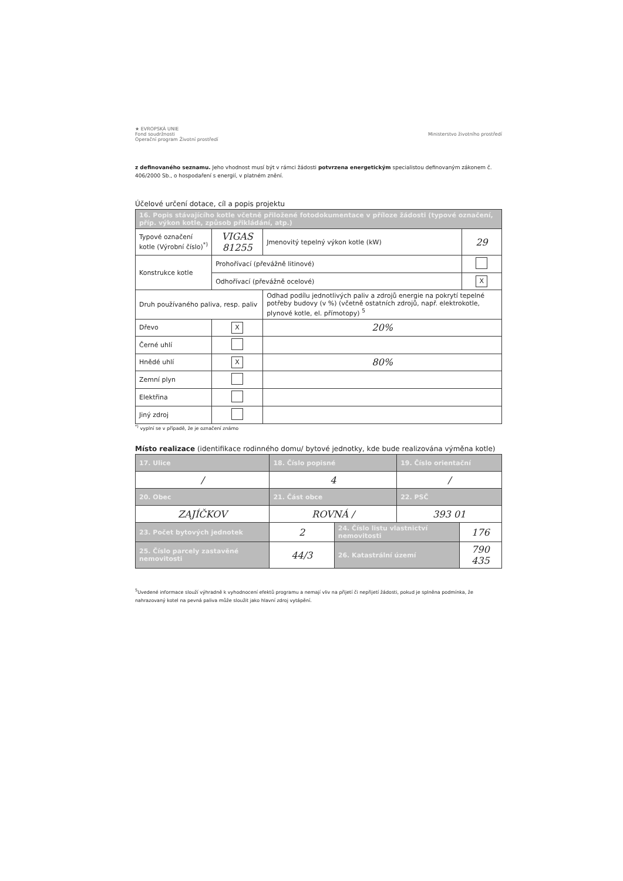★ EVROPSKÁ UNIE
Fond soudržnosti
Operační program Životní prostředí
Ministerstvo životního prostředí
z definovaného seznamu. Jeho vhodnost musí být v rámci žádosti potvrzena energetickým specialistou definovaným zákonem č. 406/2000 Sb., o hospodaření s energií, v platném znění.
Účelové určení dotace, cíl a popis projektu
| 16. Popis stávajícího kotle včetně přiložené fotodokumentace v příloze žádosti (typové označení, příp. výkon kotle, způsob přikládání, atp.) | | | |
| Typové označení kotle (Výrobní číslo)<sup>*)</sup> | VIGAS 81255 | Jmenovitý tepelný výkon kotle (kW) | 29 |
| Konstrukce kotle | Prohořívací (převážně litinové) | | |
| | Odhořívací (převážně ocelové) | | X |
| Druh používaného paliva, resp. paliv | | Odhad podílu jednotlivých paliv a zdrojů energie na pokrytí tepelné potřeby budovy (v %) (včetně ostatních zdrojů, např. elektrokotle, plynové kotle, el. přímotopy) <sup>5</sup> | |
| Dřevo | X | 20% | |
| Černé uhlí | | | |
| Hnědé uhlí | X | 80% | |
| Zemní plyn | | | |
| Elektřina | | | |
| Jiný zdroj | | | |
<sup>*)</sup> vyplní se v případě, že je označení známo
Místo realizace (identifikace rodinného domu/ bytové jednotky, kde bude realizována výměna kotle)
| 17. Ulice | 18. Číslo popisné | | 19. Číslo orientační | |
| / | 4 | | / | |
| 20. Obec | 21. Část obce | | 22. PSČ | |
| ZAJÍČKOV | ROVNÁ / | | 393 01 | |
| 23. Počet bytových jednotek | 2 | 24. Číslo listu vlastnictví nemovitosti | | 176 |
| 25. Číslo parcely zastavěné nemovitosti | 44/3 | 26. Katastrální území | | 790 435 |
<sup>5</sup> Uvedené informace slouží výhradně k vyhodnocení efektů programu a nemají vliv na přijetí či nepřijetí žádosti, pokud je splněna podmínka, že nahrazovaný kotel na pevná paliva může sloužit jako hlavní zdroj vytápění.